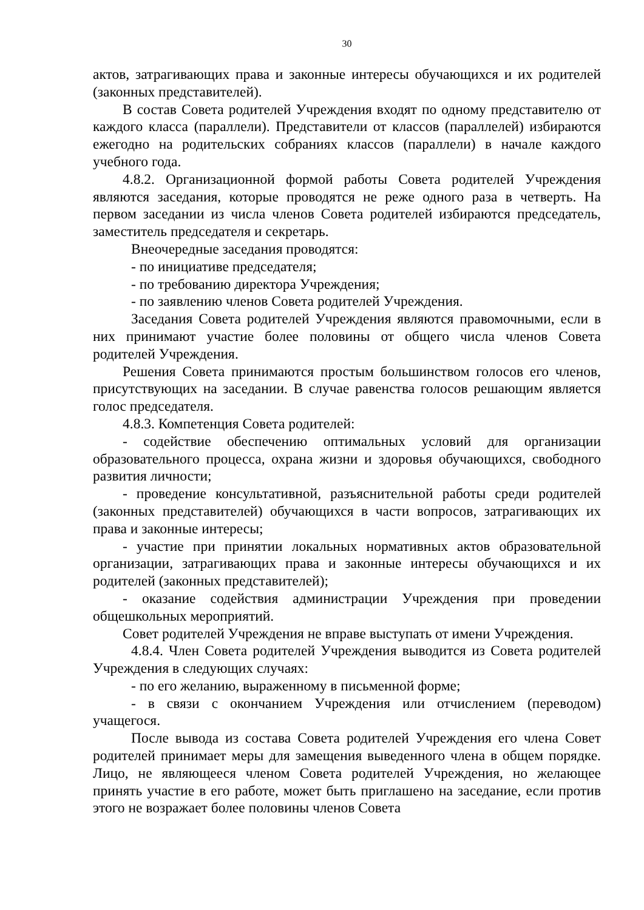30
актов, затрагивающих права и законные интересы обучающихся и их родителей (законных представителей).
В состав Совета родителей Учреждения входят по одному представителю от каждого класса (параллели). Представители от классов (параллелей) избираются ежегодно на родительских собраниях классов (параллели) в начале каждого учебного года.
4.8.2. Организационной формой работы Совета родителей Учреждения являются заседания, которые проводятся не реже одного раза в четверть. На первом заседании из числа членов Совета родителей избираются председатель, заместитель председателя и секретарь.
Внеочередные заседания проводятся:
- по инициативе председателя;
- по требованию директора Учреждения;
- по заявлению членов Совета родителей Учреждения.
Заседания Совета родителей Учреждения являются правомочными, если в них принимают участие более половины от общего числа членов Совета родителей Учреждения.
Решения Совета принимаются простым большинством голосов его членов, присутствующих на заседании. В случае равенства голосов решающим является голос председателя.
4.8.3. Компетенция Совета родителей:
- содействие обеспечению оптимальных условий для организации образовательного процесса, охрана жизни и здоровья обучающихся, свободного развития личности;
- проведение консультативной, разъяснительной работы среди родителей (законных представителей) обучающихся в части вопросов, затрагивающих их права и законные интересы;
- участие при принятии локальных нормативных актов образовательной организации, затрагивающих права и законные интересы обучающихся и их родителей (законных представителей);
- оказание содействия администрации Учреждения при проведении общешкольных мероприятий.
Совет родителей Учреждения не вправе выступать от имени Учреждения.
4.8.4. Член Совета родителей Учреждения выводится из Совета родителей Учреждения в следующих случаях:
- по его желанию, выраженному в письменной форме;
- в связи с окончанием Учреждения или отчислением (переводом) учащегося.
После вывода из состава Совета родителей Учреждения его члена Совет родителей принимает меры для замещения выведенного члена в общем порядке. Лицо, не являющееся членом Совета родителей Учреждения, но желающее принять участие в его работе, может быть приглашено на заседание, если против этого не возражает более половины членов Совета